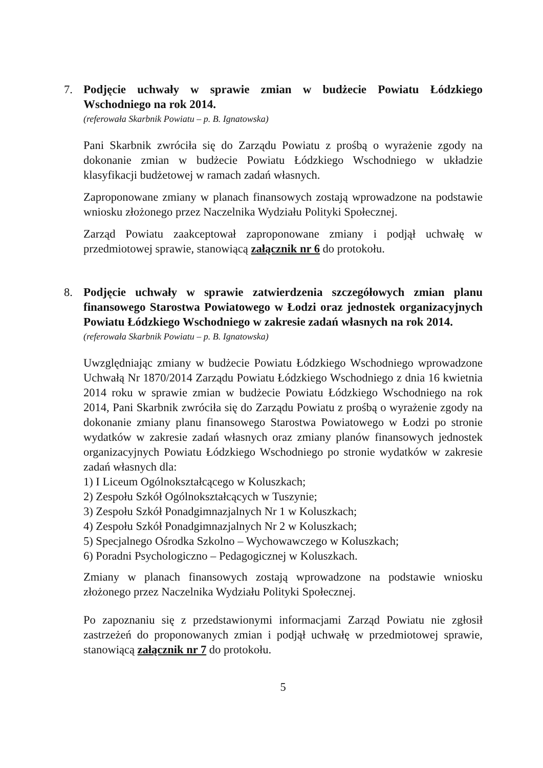7.
Podjęcie uchwały w sprawie zmian w budżecie Powiatu Łódzkiego Wschodniego na rok 2014.
(referowała Skarbnik Powiatu – p. B. Ignatowska)
Pani Skarbnik zwróciła się do Zarządu Powiatu z prośbą o wyrażenie zgody na dokonanie zmian w budżecie Powiatu Łódzkiego Wschodniego w układzie klasyfikacji budżetowej w ramach zadań własnych.
Zaproponowane zmiany w planach finansowych zostają wprowadzone na podstawie wniosku złożonego przez Naczelnika Wydziału Polityki Społecznej.
Zarząd Powiatu zaakceptował zaproponowane zmiany i podjął uchwałę w przedmiotowej sprawie, stanowiącą załącznik nr 6 do protokołu.
8.
Podjęcie uchwały w sprawie zatwierdzenia szczegółowych zmian planu finansowego Starostwa Powiatowego w Łodzi oraz jednostek organizacyjnych Powiatu Łódzkiego Wschodniego w zakresie zadań własnych na rok 2014.
(referowała Skarbnik Powiatu – p. B. Ignatowska)
Uwzględniając zmiany w budżecie Powiatu Łódzkiego Wschodniego wprowadzone Uchwałą Nr 1870/2014 Zarządu Powiatu Łódzkiego Wschodniego z dnia 16 kwietnia 2014 roku w sprawie zmian w budżecie Powiatu Łódzkiego Wschodniego na rok 2014, Pani Skarbnik zwróciła się do Zarządu Powiatu z prośbą o wyrażenie zgody na dokonanie zmiany planu finansowego Starostwa Powiatowego w Łodzi po stronie wydatków w zakresie zadań własnych oraz zmiany planów finansowych jednostek organizacyjnych Powiatu Łódzkiego Wschodniego po stronie wydatków w zakresie zadań własnych dla:
1) I Liceum Ogólnokształcącego w Koluszkach;
2) Zespołu Szkół Ogólnokształcących w Tuszynie;
3) Zespołu Szkół Ponadgimnazjalnych Nr 1 w Koluszkach;
4) Zespołu Szkół Ponadgimnazjalnych Nr 2 w Koluszkach;
5) Specjalnego Ośrodka Szkolno – Wychowawczego w Koluszkach;
6) Poradni Psychologiczno – Pedagogicznej w Koluszkach.
Zmiany w planach finansowych zostają wprowadzone na podstawie wniosku złożonego przez Naczelnika Wydziału Polityki Społecznej.
Po zapoznaniu się z przedstawionymi informacjami Zarząd Powiatu nie zgłosił zastrzeżeń do proponowanych zmian i podjął uchwałę w przedmiotowej sprawie, stanowiącą załącznik nr 7 do protokołu.
5